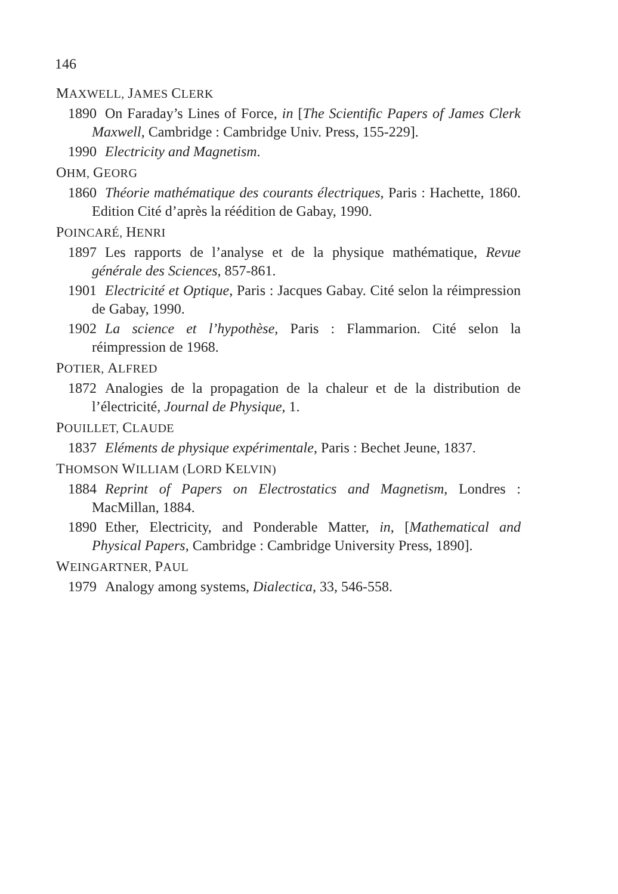146
MAXWELL, JAMES CLERK
1890 On Faraday’s Lines of Force, in [The Scientific Papers of James Clerk Maxwell, Cambridge : Cambridge Univ. Press, 155-229].
1990 Electricity and Magnetism.
OHM, GEORG
1860 Théorie mathématique des courants électriques, Paris : Hachette, 1860. Edition Cité d’après la réédition de Gabay, 1990.
POINCARÉ, HENRI
1897 Les rapports de l’analyse et de la physique mathématique, Revue générale des Sciences, 857-861.
1901 Electricité et Optique, Paris : Jacques Gabay. Cité selon la réimpression de Gabay, 1990.
1902 La science et l’hypothèse, Paris : Flammarion. Cité selon la réimpression de 1968.
POTIER, ALFRED
1872 Analogies de la propagation de la chaleur et de la distribution de l’électricité, Journal de Physique, 1.
POUILLET, CLAUDE
1837 Eléments de physique expérimentale, Paris : Bechet Jeune, 1837.
THOMSON WILLIAM (LORD KELVIN)
1884 Reprint of Papers on Electrostatics and Magnetism, Londres : MacMillan, 1884.
1890 Ether, Electricity, and Ponderable Matter, in, [Mathematical and Physical Papers, Cambridge : Cambridge University Press, 1890].
WEINGARTNER, PAUL
1979 Analogy among systems, Dialectica, 33, 546-558.